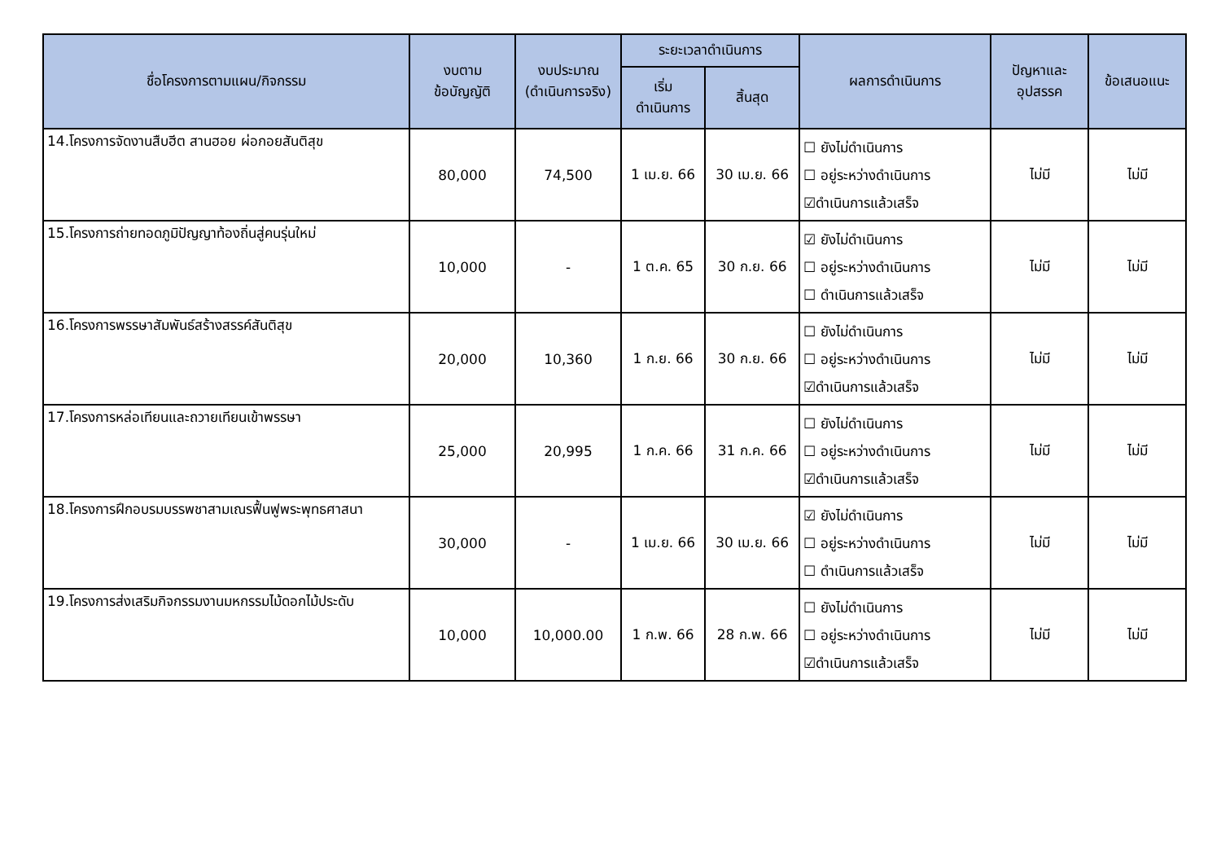| ชื่อโครงการตามแผน/กิจกรรม | งบตาม ข้อบัญญัติ | งบประมาณ (ดำเนินการจริง) | ระยะเวลาดำเนินการ | | ผลการดำเนินการ | ปัญหาและ อุปสรรค | ข้อเสนอแนะ |
| --- | --- | --- | --- | --- | --- | --- | --- |
| | | | เริ่ม ดำเนินการ | สิ้นสุด | | | |
| 14.โครงการจัดงานสืบฮีต สานฮอย ผ่อกอยสันติสุข | 80,000 | 74,500 | 1 เม.ย. 66 | 30 เม.ย. 66 | ☐ ยังไม่ดำเนินการ ☐ อยู่ระหว่างดำเนินการ ☑ดำเนินการแล้วเสร็จ | ไม่มี | ไม่มี |
| 15.โครงการถ่ายทอดภูมิปัญญาท้องถิ่นสู่คนรุ่นใหม่ | 10,000 | - | 1 ต.ค. 65 | 30 ก.ย. 66 | ☑ ยังไม่ดำเนินการ ☐ อยู่ระหว่างดำเนินการ ☐ ดำเนินการแล้วเสร็จ | ไม่มี | ไม่มี |
| 16.โครงการพรรษาสัมพันธ์สร้างสรรค์สันติสุข | 20,000 | 10,360 | 1 ก.ย. 66 | 30 ก.ย. 66 | ☐ ยังไม่ดำเนินการ ☐ อยู่ระหว่างดำเนินการ ☑ดำเนินการแล้วเสร็จ | ไม่มี | ไม่มี |
| 17.โครงการหล่อเทียนและถวายเทียนเข้าพรรษา | 25,000 | 20,995 | 1 ก.ค. 66 | 31 ก.ค. 66 | ☐ ยังไม่ดำเนินการ ☐ อยู่ระหว่างดำเนินการ ☑ดำเนินการแล้วเสร็จ | ไม่มี | ไม่มี |
| 18.โครงการฝึกอบรมบรรพชาสามเณรฟื้นฟูพระพุทธศาสนา | 30,000 | - | 1 เม.ย. 66 | 30 เม.ย. 66 | ☑ ยังไม่ดำเนินการ ☐ อยู่ระหว่างดำเนินการ ☐ ดำเนินการแล้วเสร็จ | ไม่มี | ไม่มี |
| 19.โครงการส่งเสริมกิจกรรมงานมหกรรมไม้ดอกไม้ประดับ | 10,000 | 10,000.00 | 1 ก.พ. 66 | 28 ก.พ. 66 | ☐ ยังไม่ดำเนินการ ☐ อยู่ระหว่างดำเนินการ ☑ดำเนินการแล้วเสร็จ | ไม่มี | ไม่มี |